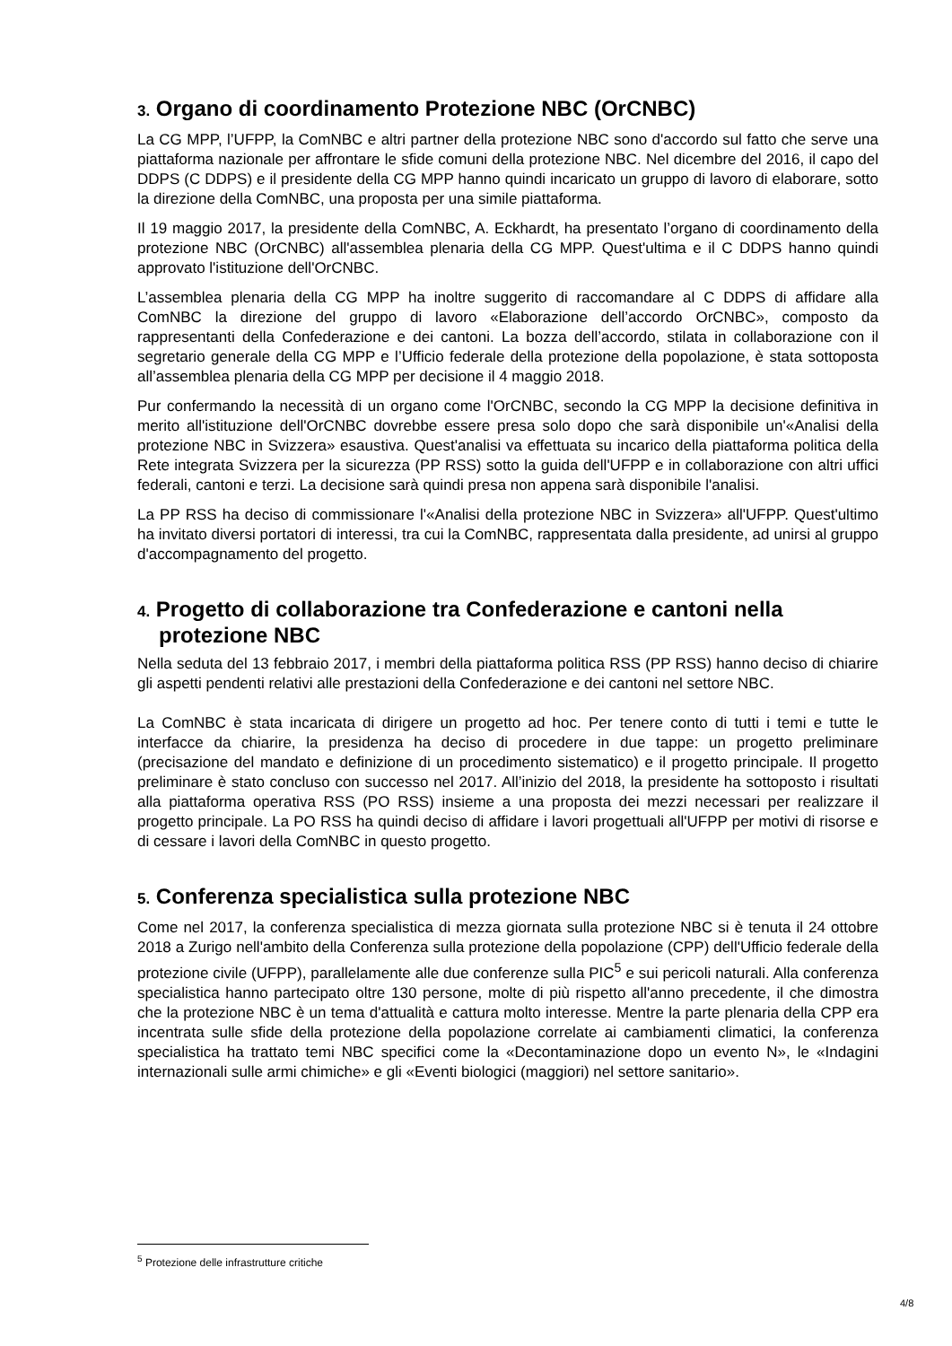3. Organo di coordinamento Protezione NBC (OrCNBC)
La CG MPP, l’UFPP, la ComNBC e altri partner della protezione NBC sono d'accordo sul fatto che serve una piattaforma nazionale per affrontare le sfide comuni della protezione NBC. Nel dicembre del 2016, il capo del DDPS (C DDPS) e il presidente della CG MPP hanno quindi incaricato un gruppo di lavoro di elaborare, sotto la direzione della ComNBC, una proposta per una simile piattaforma.
Il 19 maggio 2017, la presidente della ComNBC, A. Eckhardt, ha presentato l’organo di coordinamento della protezione NBC (OrCNBC) all'assemblea plenaria della CG MPP. Quest'ultima e il C DDPS hanno quindi approvato l'istituzione dell'OrCNBC.
L’assemblea plenaria della CG MPP ha inoltre suggerito di raccomandare al C DDPS di affidare alla ComNBC la direzione del gruppo di lavoro «Elaborazione dell’accordo OrCNBC», composto da rappresentanti della Confederazione e dei cantoni. La bozza dell’accordo, stilata in collaborazione con il segretario generale della CG MPP e l’Ufficio federale della protezione della popolazione, è stata sottoposta all’assemblea plenaria della CG MPP per decisione il 4 maggio 2018.
Pur confermando la necessità di un organo come l'OrCNBC, secondo la CG MPP la decisione definitiva in merito all'istituzione dell'OrCNBC dovrebbe essere presa solo dopo che sarà disponibile un'«Analisi della protezione NBC in Svizzera» esaustiva. Quest'analisi va effettuata su incarico della piattaforma politica della Rete integrata Svizzera per la sicurezza (PP RSS) sotto la guida dell'UFPP e in collaborazione con altri uffici federali, cantoni e terzi. La decisione sarà quindi presa non appena sarà disponibile l'analisi.
La PP RSS ha deciso di commissionare l'«Analisi della protezione NBC in Svizzera» all'UFPP. Quest'ultimo ha invitato diversi portatori di interessi, tra cui la ComNBC, rappresentata dalla presidente, ad unirsi al gruppo d'accompagnamento del progetto.
4. Progetto di collaborazione tra Confederazione e cantoni nella protezione NBC
Nella seduta del 13 febbraio 2017, i membri della piattaforma politica RSS (PP RSS) hanno deciso di chiarire gli aspetti pendenti relativi alle prestazioni della Confederazione e dei cantoni nel settore NBC.
La ComNBC è stata incaricata di dirigere un progetto ad hoc. Per tenere conto di tutti i temi e tutte le interfacce da chiarire, la presidenza ha deciso di procedere in due tappe: un progetto preliminare (precisazione del mandato e definizione di un procedimento sistematico) e il progetto principale. Il progetto preliminare è stato concluso con successo nel 2017. All’inizio del 2018, la presidente ha sottoposto i risultati alla piattaforma operativa RSS (PO RSS) insieme a una proposta dei mezzi necessari per realizzare il progetto principale. La PO RSS ha quindi deciso di affidare i lavori progettuali all'UFPP per motivi di risorse e di cessare i lavori della ComNBC in questo progetto.
5. Conferenza specialistica sulla protezione NBC
Come nel 2017, la conferenza specialistica di mezza giornata sulla protezione NBC si è tenuta il 24 ottobre 2018 a Zurigo nell'ambito della Conferenza sulla protezione della popolazione (CPP) dell'Ufficio federale della protezione civile (UFPP), parallelamente alle due conferenze sulla PIC<sup>5</sup> e sui pericoli naturali. Alla conferenza specialistica hanno partecipato oltre 130 persone, molte di più rispetto all'anno precedente, il che dimostra che la protezione NBC è un tema d'attualità e cattura molto interesse. Mentre la parte plenaria della CPP era incentrata sulle sfide della protezione della popolazione correlate ai cambiamenti climatici, la conferenza specialistica ha trattato temi NBC specifici come la «Decontaminazione dopo un evento N», le «Indagini internazionali sulle armi chimiche» e gli «Eventi biologici (maggiori) nel settore sanitario».
<sup>5</sup> Protezione delle infrastrutture critiche
4/8